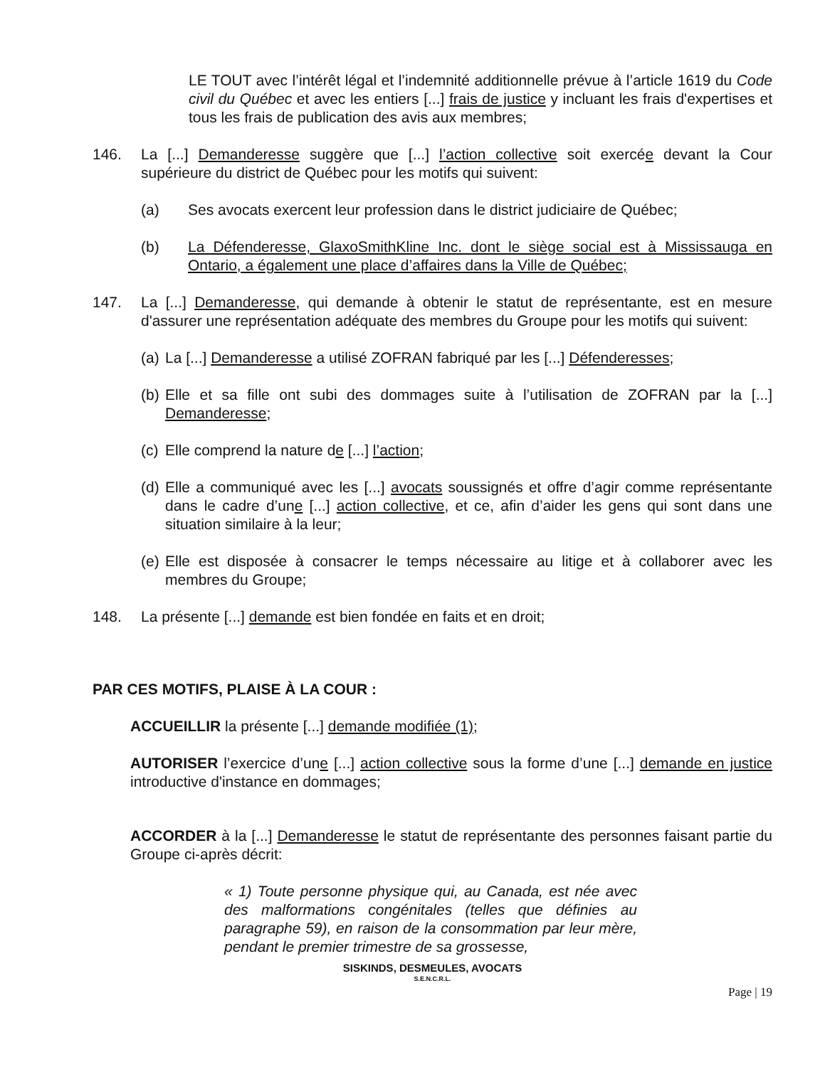LE TOUT avec l’intérêt légal et l’indemnité additionnelle prévue à l’article 1619 du Code civil du Québec et avec les entiers [...] frais de justice y incluant les frais d'expertises et tous les frais de publication des avis aux membres;
146. La [...] Demanderesse suggère que [...] l’action collective soit exercée devant la Cour supérieure du district de Québec pour les motifs qui suivent:
(a) Ses avocats exercent leur profession dans le district judiciaire de Québec;
(b) La Défenderesse, GlaxoSmithKline Inc. dont le siège social est à Mississauga en Ontario, a également une place d’affaires dans la Ville de Québec;
147. La [...] Demanderesse, qui demande à obtenir le statut de représentante, est en mesure d'assurer une représentation adéquate des membres du Groupe pour les motifs qui suivent:
(a)
La [...] Demanderesse a utilisé ZOFRAN fabriqué par les [...] Défenderesses;
(b)
Elle et sa fille ont subi des dommages suite à l’utilisation de ZOFRAN par la [...] Demanderesse;
(c)
Elle comprend la nature de [...] l’action;
(d)
Elle a communiqué avec les [...] avocats soussignés et offre d’agir comme représentante dans le cadre d’une [...] action collective, et ce, afin d’aider les gens qui sont dans une situation similaire à la leur;
(e)
Elle est disposée à consacrer le temps nécessaire au litige et à collaborer avec les membres du Groupe;
148. La présente [...] demande est bien fondée en faits et en droit;
PAR CES MOTIFS, PLAISE À LA COUR :
ACCUEILLIR la présente [...] demande modifiée (1);
AUTORISER l’exercice d’une [...] action collective sous la forme d’une [...] demande en justice introductive d'instance en dommages;
ACCORDER à la [...] Demanderesse le statut de représentante des personnes faisant partie du Groupe ci-après décrit:
« 1) Toute personne physique qui, au Canada, est née avec des malformations congénitales (telles que définies au paragraphe 59), en raison de la consommation par leur mère, pendant le premier trimestre de sa grossesse,
SISKINDS, DESMEULES, AVOCATS
S.E.N.C.R.L.
Page | 19